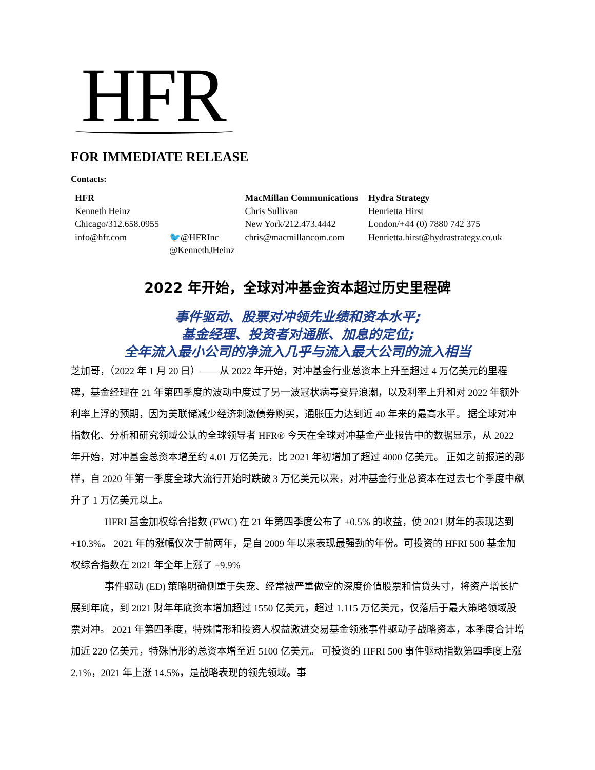HFR
FOR IMMEDIATE RELEASE
Contacts:
| HFR | | MacMillan Communications | Hydra Strategy |
| Kenneth Heinz | | Chris Sullivan | Henrietta Hirst |
| Chicago/312.658.0955 | | New York/212.473.4442 | London/+44 (0) 7880 742 375 |
| info@hfr.com | 🐦 @HFRInc @KennethJHeinz | chris@macmillancom.com | Henrietta.hirst@hydrastrategy.co.uk |
2022 年开始，全球对冲基金资本超过历史里程碑
事件驱动、股票对冲领先业绩和资本水平;
基金经理、投资者对通胀、加息的定位;
全年流入最小公司的净流入几乎与流入最大公司的流入相当
芝加哥，（2022 年 1 月 20 日）——从 2022 年开始，对冲基金行业总资本上升至超过 4 万亿美元的里程碑，基金经理在 21 年第四季度的波动中度过了另一波冠状病毒变异浪潮，以及利率上升和对 2022 年额外利率上浮的预期，因为美联储减少经济刺激债券购买，通胀压力达到近 40 年来的最高水平。 据全球对冲指数化、分析和研究领域公认的全球领导者 HFR® 今天在全球对冲基金产业报告中的数据显示，从 2022 年开始，对冲基金总资本增至约 4.01 万亿美元，比 2021 年初增加了超过 4000 亿美元。 正如之前报道的那样，自 2020 年第一季度全球大流行开始时跌破 3 万亿美元以来，对冲基金行业总资本在过去七个季度中飙升了 1 万亿美元以上。
HFRI 基金加权综合指数 (FWC) 在 21 年第四季度公布了 +0.5% 的收益，使 2021 财年的表现达到 +10.3%。 2021 年的涨幅仅次于前两年，是自 2009 年以来表现最强劲的年份。可投资的 HFRI 500 基金加权综合指数在 2021 年全年上涨了 +9.9%
事件驱动 (ED) 策略明确侧重于失宠、经常被严重做空的深度价值股票和信贷头寸，将资产增长扩展到年底，到 2021 财年年底资本增加超过 1550 亿美元，超过 1.115 万亿美元，仅落后于最大策略领域股票对冲。 2021 年第四季度，特殊情形和投资人权益激进交易基金领涨事件驱动子战略资本，本季度合计增加近 220 亿美元，特殊情形的总资本增至近 5100 亿美元。 可投资的 HFRI 500 事件驱动指数第四季度上涨 2.1%，2021 年上涨 14.5%，是战略表现的领先领域。事